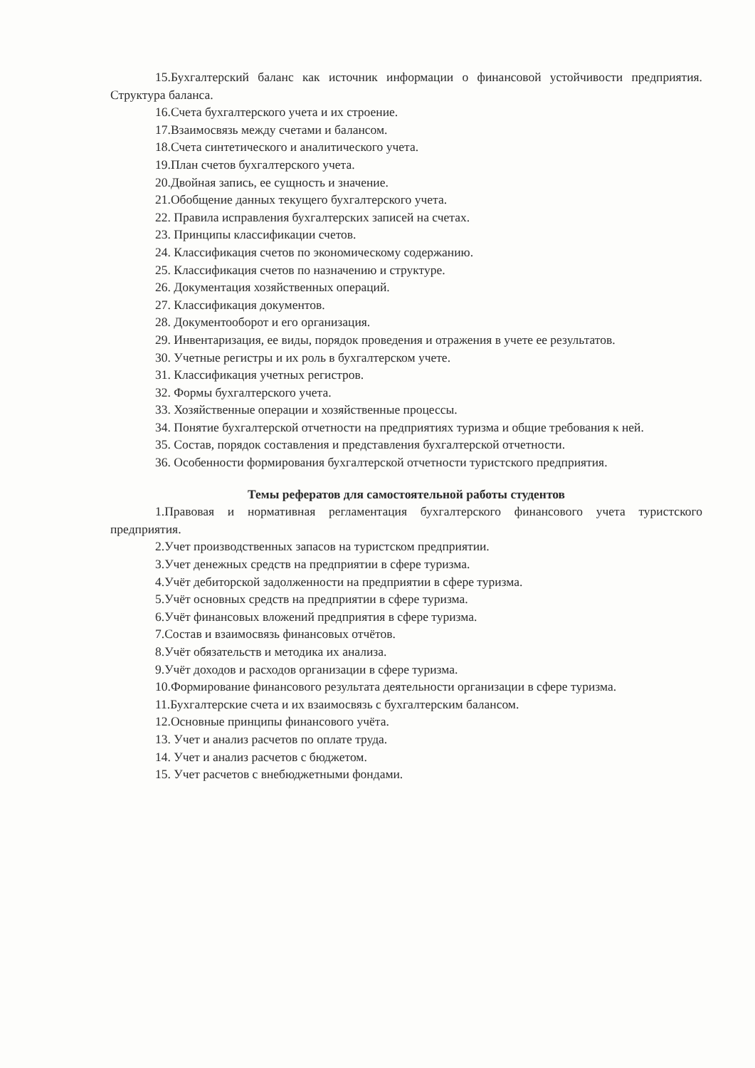15.Бухгалтерский баланс как источник информации о финансовой устойчивости предприятия. Структура баланса.
16.Счета бухгалтерского учета и их строение.
17.Взаимосвязь между счетами и балансом.
18.Счета синтетического и аналитического учета.
19.План счетов бухгалтерского учета.
20.Двойная запись, ее сущность и значение.
21.Обобщение данных текущего бухгалтерского учета.
22. Правила исправления бухгалтерских записей на счетах.
23. Принципы классификации счетов.
24. Классификация счетов по экономическому содержанию.
25. Классификация счетов по назначению и структуре.
26. Документация хозяйственных операций.
27. Классификация документов.
28. Документооборот и его организация.
29. Инвентаризация, ее виды, порядок проведения и отражения в учете ее результатов.
30. Учетные регистры и их роль в бухгалтерском учете.
31. Классификация учетных регистров.
32. Формы бухгалтерского учета.
33. Хозяйственные операции и хозяйственные процессы.
34. Понятие бухгалтерской отчетности на предприятиях туризма и общие требования к ней.
35. Состав, порядок составления и представления бухгалтерской отчетности.
36. Особенности формирования бухгалтерской отчетности туристского предприятия.
Темы рефератов для самостоятельной работы студентов
1.Правовая и нормативная регламентация бухгалтерского финансового учета туристского предприятия.
2.Учет производственных запасов на туристском предприятии.
3.Учет денежных средств на предприятии в сфере туризма.
4.Учёт дебиторской задолженности на предприятии в сфере туризма.
5.Учёт основных средств на предприятии в сфере туризма.
6.Учёт финансовых вложений предприятия в сфере туризма.
7.Состав и взаимосвязь финансовых отчётов.
8.Учёт обязательств и методика их анализа.
9.Учёт доходов и расходов организации в сфере туризма.
10.Формирование финансового результата деятельности организации в сфере туризма.
11.Бухгалтерские счета и их взаимосвязь с бухгалтерским балансом.
12.Основные принципы финансового учёта.
13. Учет и анализ расчетов по оплате труда.
14. Учет и анализ расчетов с бюджетом.
15. Учет расчетов с внебюджетными фондами.